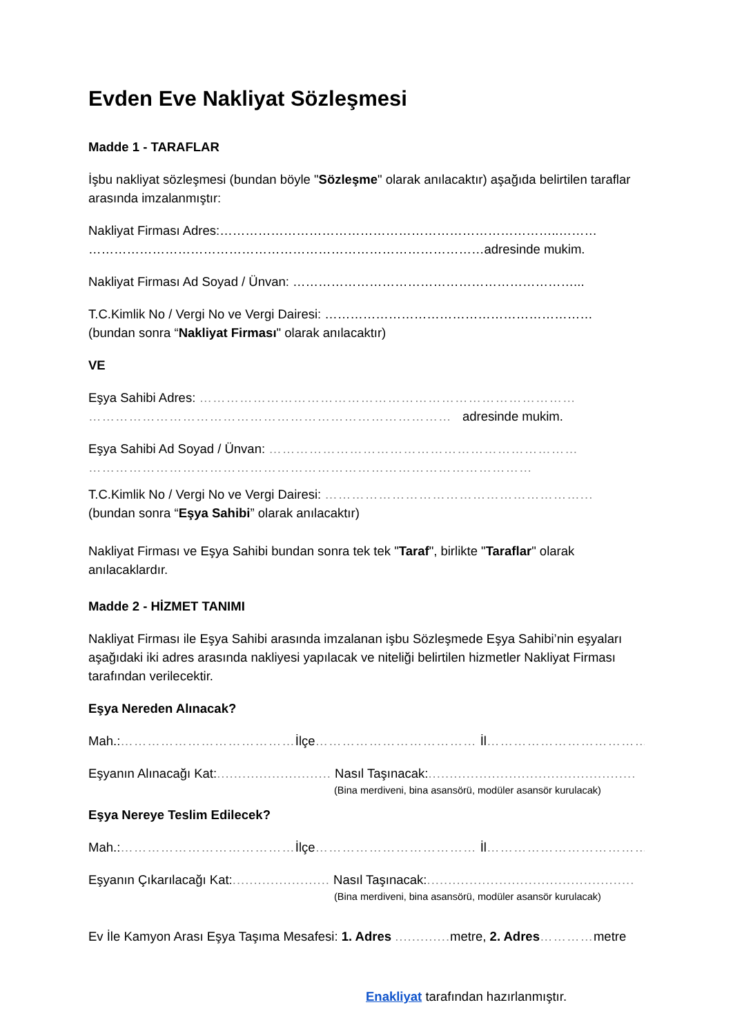Evden Eve Nakliyat Sözleşmesi
Madde 1 - TARAFLAR
İşbu nakliyat sözleşmesi (bundan böyle "Sözleşme" olarak anılacaktır) aşağıda belirtilen taraflar arasında imzalanmıştır:
Nakliyat Firması Adres:……………………………………………………………………..………
…………………………………………………………………………………adresinde mukim.
Nakliyat Firması Ad Soyad / Ünvan: …………………………………………………………...
T.C.Kimlik No / Vergi No ve Vergi Dairesi: ………………………………………………………
(bundan sonra “Nakliyat Firması" olarak anılacaktır)
VE
Eşya Sahibi Adres: …………………………………………………………………………
……………………………………………………………………… adresinde mukim.
Eşya Sahibi Ad Soyad / Ünvan: ……………………………………………………………
………………………………………………………………………………………
T.C.Kimlik No / Vergi No ve Vergi Dairesi: …………………………………………………...
(bundan sonra “Eşya Sahibi” olarak anılacaktır)
Nakliyat Firması ve Eşya Sahibi bundan sonra tek tek "Taraf", birlikte "Taraflar" olarak anılacaklardır.
Madde 2 - HİZMET TANIMI
Nakliyat Firması ile Eşya Sahibi arasında imzalanan işbu Sözleşmede Eşya Sahibi’nin eşyaları aşağıdaki iki adres arasında nakliyesi yapılacak ve niteliği belirtilen hizmetler Nakliyat Firması tarafından verilecektir.
Eşya Nereden Alınacak?
Mah.:…………………………………İlçe……………………………… İl………………………………
Eşyanın Alınacağı Kat:........................... Nasıl Taşınacak:.................................................
(Bina merdiveni, bina asansörü, modüler asansör kurulacak)
Eşya Nereye Teslim Edilecek?
Mah.:…………………………………İlçe……………………………… İl………………………………
Eşyanın Çıkarılacağı Kat:....................... Nasıl Taşınacak:.................................................
(Bina merdiveni, bina asansörü, modüler asansör kurulacak)
Ev İle Kamyon Arası Eşya Taşıma Mesafesi: 1. Adres ............. metre, 2. Adres…………metre
Enakliyat tarafından hazırlanmıştır.